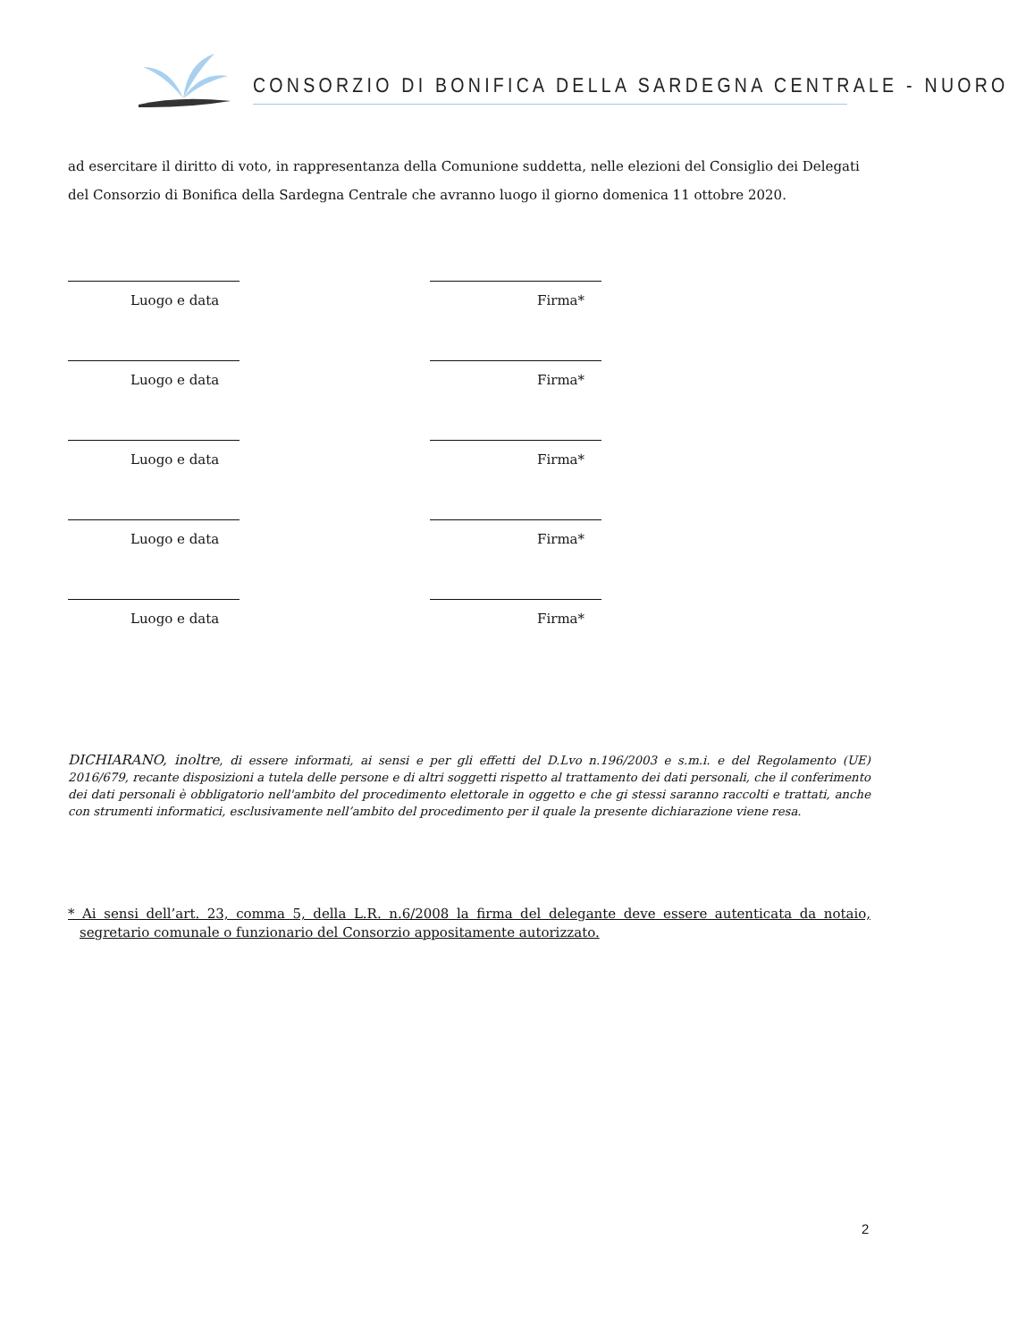CONSORZIO DI BONIFICA DELLA SARDEGNA CENTRALE - NUORO
ad esercitare il diritto di voto, in rappresentanza della Comunione suddetta, nelle elezioni del Consiglio dei Delegati del Consorzio di Bonifica della Sardegna Centrale che avranno luogo il giorno domenica 11 ottobre 2020.
Luogo e data Firma*
Luogo e data Firma*
Luogo e data Firma*
Luogo e data Firma*
Luogo e data Firma*
DICHIARANO, inoltre, di essere informati, ai sensi e per gli effetti del D.Lvo n.196/2003 e s.m.i. e del Regolamento (UE) 2016/679, recante disposizioni a tutela delle persone e di altri soggetti rispetto al trattamento dei dati personali, che il conferimento dei dati personali è obbligatorio nell'ambito del procedimento elettorale in oggetto e che gi stessi saranno raccolti e trattati, anche con strumenti informatici, esclusivamente nell’ambito del procedimento per il quale la presente dichiarazione viene resa.
* Ai sensi dell’art. 23, comma 5, della L.R. n.6/2008 la firma del delegante deve essere autenticata da notaio, segretario comunale o funzionario del Consorzio appositamente autorizzato.
2